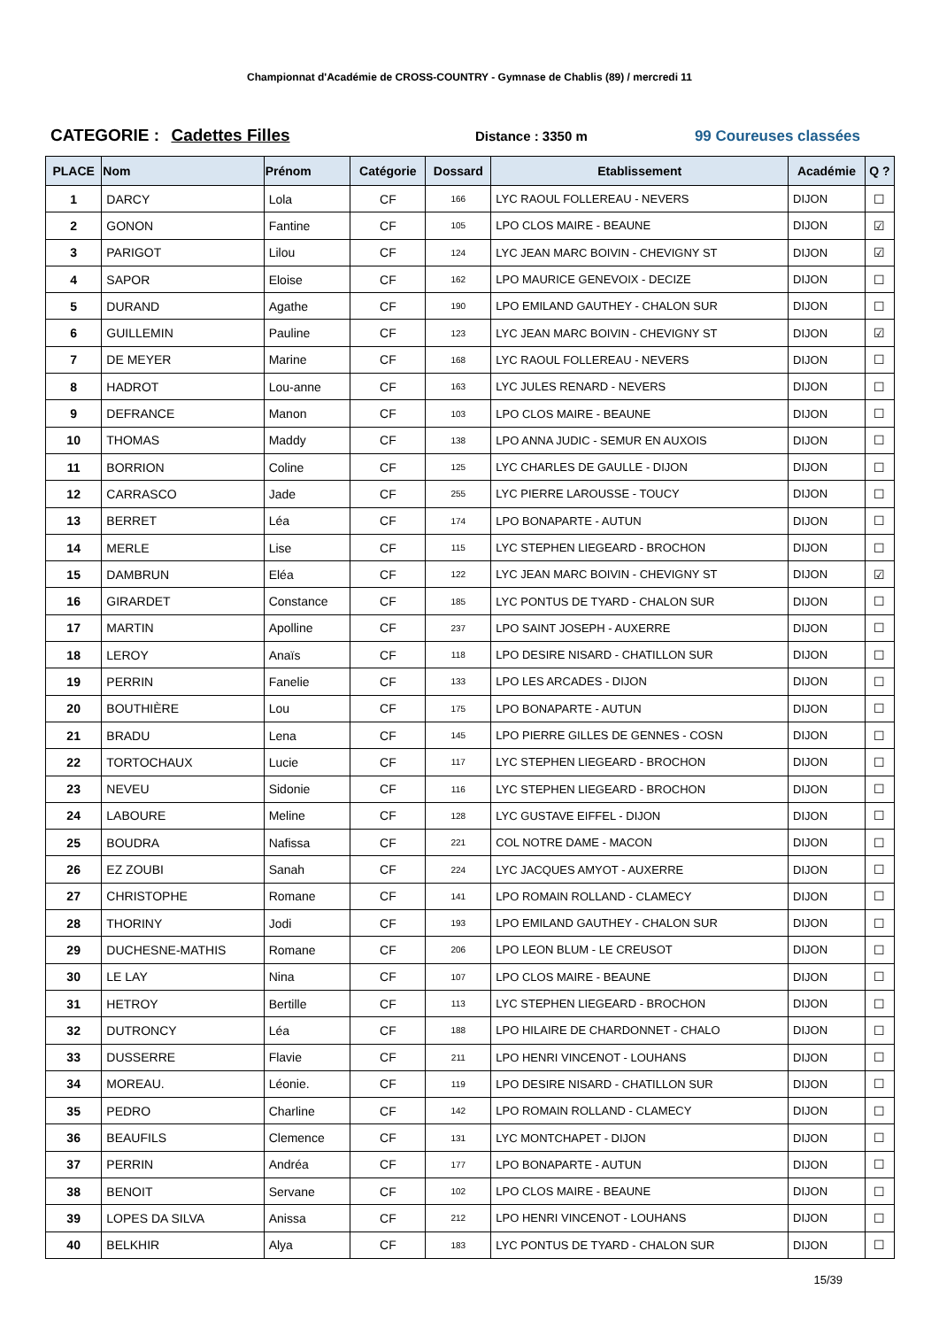Championnat d'Académie de CROSS-COUNTRY - Gymnase de Chablis (89) / mercredi 11
CATEGORIE : Cadettes Filles
Distance : 3350 m 99 Coureuses classées
| PLACE | Nom | Prénom | Catégorie | Dossard | Etablissement | Académie | Q ? |
| --- | --- | --- | --- | --- | --- | --- | --- |
| 1 | DARCY | Lola | CF | 166 | LYC RAOUL FOLLEREAU - NEVERS | DIJON | ☐ |
| 2 | GONON | Fantine | CF | 105 | LPO CLOS MAIRE - BEAUNE | DIJON | ☑ |
| 3 | PARIGOT | Lilou | CF | 124 | LYC JEAN MARC BOIVIN - CHEVIGNY ST | DIJON | ☑ |
| 4 | SAPOR | Eloise | CF | 162 | LPO MAURICE GENEVOIX - DECIZE | DIJON | ☐ |
| 5 | DURAND | Agathe | CF | 190 | LPO EMILAND GAUTHEY - CHALON SUR | DIJON | ☐ |
| 6 | GUILLEMIN | Pauline | CF | 123 | LYC JEAN MARC BOIVIN - CHEVIGNY ST | DIJON | ☑ |
| 7 | DE MEYER | Marine | CF | 168 | LYC RAOUL FOLLEREAU - NEVERS | DIJON | ☐ |
| 8 | HADROT | Lou-anne | CF | 163 | LYC JULES RENARD - NEVERS | DIJON | ☐ |
| 9 | DEFRANCE | Manon | CF | 103 | LPO CLOS MAIRE - BEAUNE | DIJON | ☐ |
| 10 | THOMAS | Maddy | CF | 138 | LPO ANNA JUDIC - SEMUR EN AUXOIS | DIJON | ☐ |
| 11 | BORRION | Coline | CF | 125 | LYC CHARLES DE GAULLE - DIJON | DIJON | ☐ |
| 12 | CARRASCO | Jade | CF | 255 | LYC PIERRE LAROUSSE - TOUCY | DIJON | ☐ |
| 13 | BERRET | Léa | CF | 174 | LPO BONAPARTE - AUTUN | DIJON | ☐ |
| 14 | MERLE | Lise | CF | 115 | LYC STEPHEN LIEGEARD - BROCHON | DIJON | ☐ |
| 15 | DAMBRUN | Eléa | CF | 122 | LYC JEAN MARC BOIVIN - CHEVIGNY ST | DIJON | ☑ |
| 16 | GIRARDET | Constance | CF | 185 | LYC PONTUS DE TYARD - CHALON SUR | DIJON | ☐ |
| 17 | MARTIN | Apolline | CF | 237 | LPO SAINT JOSEPH - AUXERRE | DIJON | ☐ |
| 18 | LEROY | Anaïs | CF | 118 | LPO DESIRE NISARD - CHATILLON SUR | DIJON | ☐ |
| 19 | PERRIN | Fanelie | CF | 133 | LPO LES ARCADES - DIJON | DIJON | ☐ |
| 20 | BOUTHIÈRE | Lou | CF | 175 | LPO BONAPARTE - AUTUN | DIJON | ☐ |
| 21 | BRADU | Lena | CF | 145 | LPO PIERRE GILLES DE GENNES - COSN | DIJON | ☐ |
| 22 | TORTOCHAUX | Lucie | CF | 117 | LYC STEPHEN LIEGEARD - BROCHON | DIJON | ☐ |
| 23 | NEVEU | Sidonie | CF | 116 | LYC STEPHEN LIEGEARD - BROCHON | DIJON | ☐ |
| 24 | LABOURE | Meline | CF | 128 | LYC GUSTAVE EIFFEL - DIJON | DIJON | ☐ |
| 25 | BOUDRA | Nafissa | CF | 221 | COL NOTRE DAME - MACON | DIJON | ☐ |
| 26 | EZ ZOUBI | Sanah | CF | 224 | LYC JACQUES AMYOT - AUXERRE | DIJON | ☐ |
| 27 | CHRISTOPHE | Romane | CF | 141 | LPO ROMAIN ROLLAND - CLAMECY | DIJON | ☐ |
| 28 | THORINY | Jodi | CF | 193 | LPO EMILAND GAUTHEY - CHALON SUR | DIJON | ☐ |
| 29 | DUCHESNE-MATHIS | Romane | CF | 206 | LPO LEON BLUM - LE CREUSOT | DIJON | ☐ |
| 30 | LE LAY | Nina | CF | 107 | LPO CLOS MAIRE - BEAUNE | DIJON | ☐ |
| 31 | HETROY | Bertille | CF | 113 | LYC STEPHEN LIEGEARD - BROCHON | DIJON | ☐ |
| 32 | DUTRONCY | Léa | CF | 188 | LPO HILAIRE DE CHARDONNET - CHALO | DIJON | ☐ |
| 33 | DUSSERRE | Flavie | CF | 211 | LPO HENRI VINCENOT - LOUHANS | DIJON | ☐ |
| 34 | MOREAU. | Léonie. | CF | 119 | LPO DESIRE NISARD - CHATILLON SUR | DIJON | ☐ |
| 35 | PEDRO | Charline | CF | 142 | LPO ROMAIN ROLLAND - CLAMECY | DIJON | ☐ |
| 36 | BEAUFILS | Clemence | CF | 131 | LYC MONTCHAPET - DIJON | DIJON | ☐ |
| 37 | PERRIN | Andréa | CF | 177 | LPO BONAPARTE - AUTUN | DIJON | ☐ |
| 38 | BENOIT | Servane | CF | 102 | LPO CLOS MAIRE - BEAUNE | DIJON | ☐ |
| 39 | LOPES DA SILVA | Anissa | CF | 212 | LPO HENRI VINCENOT - LOUHANS | DIJON | ☐ |
| 40 | BELKHIR | Alya | CF | 183 | LYC PONTUS DE TYARD - CHALON SUR | DIJON | ☐ |
15/39